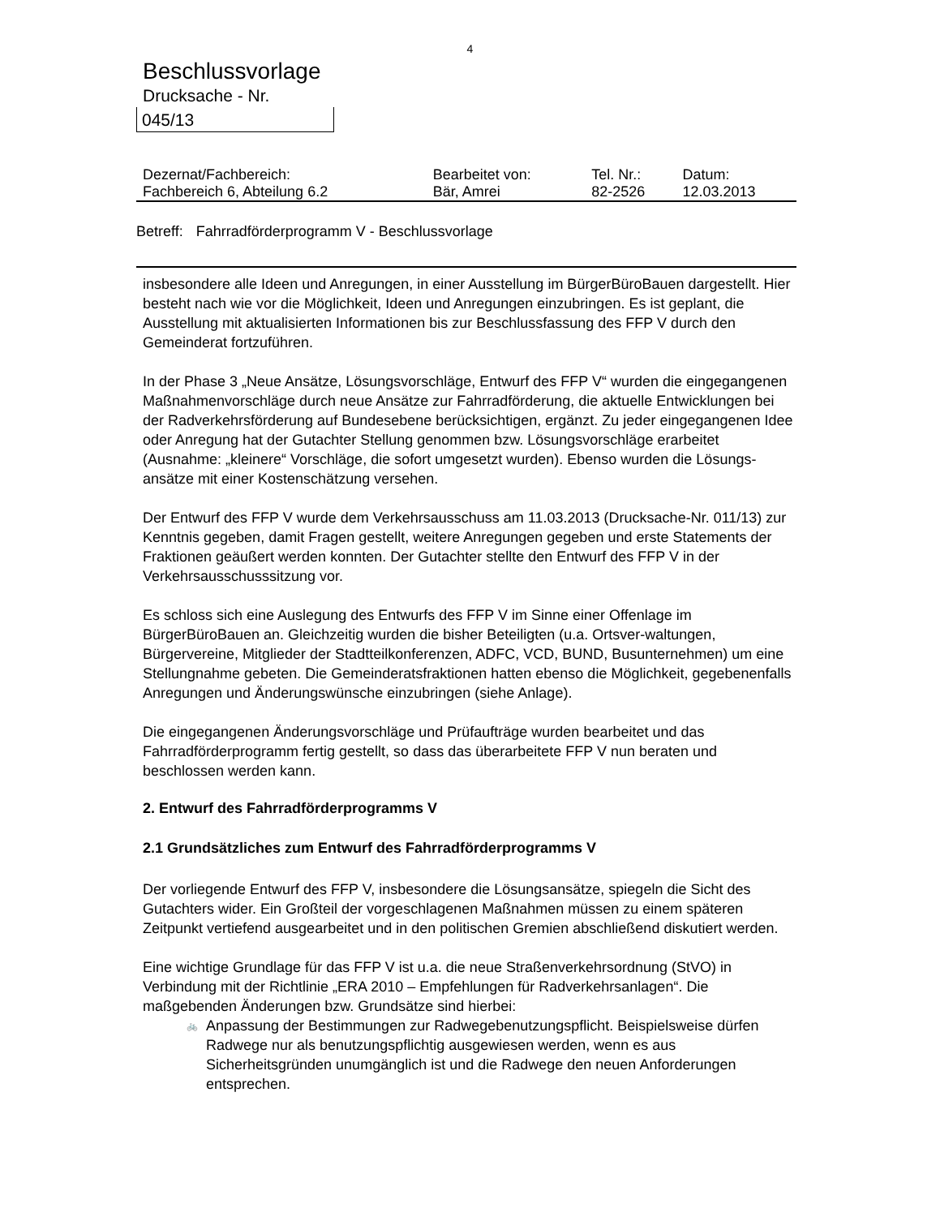4
Beschlussvorlage
Drucksache - Nr.
045/13
| Dezernat/Fachbereich: | Bearbeitet von: | Tel. Nr.: | Datum: |
| Fachbereich 6, Abteilung 6.2 | Bär, Amrei | 82-2526 | 12.03.2013 |
Betreff: Fahrradförderprogramm V - Beschlussvorlage
insbesondere alle Ideen und Anregungen, in einer Ausstellung im BürgerBüroBauen dargestellt. Hier besteht nach wie vor die Möglichkeit, Ideen und Anregungen einzubringen. Es ist geplant, die Ausstellung mit aktualisierten Informationen bis zur Beschlussfassung des FFP V durch den Gemeinderat fortzuführen.
In der Phase 3 „Neue Ansätze, Lösungsvorschläge, Entwurf des FFP V“ wurden die eingegangenen Maßnahmenvorschläge durch neue Ansätze zur Fahrradförderung, die aktuelle Entwicklungen bei der Radverkehrsförderung auf Bundesebene berücksichtigen, ergänzt. Zu jeder eingegangenen Idee oder Anregung hat der Gutachter Stellung genommen bzw. Lösungsvorschläge erarbeitet (Ausnahme: „kleinere“ Vorschläge, die sofort umgesetzt wurden). Ebenso wurden die Lösungs-ansätze mit einer Kostenschätzung versehen.
Der Entwurf des FFP V wurde dem Verkehrsausschuss am 11.03.2013 (Drucksache-Nr. 011/13) zur Kenntnis gegeben, damit Fragen gestellt, weitere Anregungen gegeben und erste Statements der Fraktionen geäußert werden konnten. Der Gutachter stellte den Entwurf des FFP V in der Verkehrsausschusssitzung vor.
Es schloss sich eine Auslegung des Entwurfs des FFP V im Sinne einer Offenlage im BürgerBüroBauen an. Gleichzeitig wurden die bisher Beteiligten (u.a. Ortsver-waltungen, Bürgervereine, Mitglieder der Stadtteilkonferenzen, ADFC, VCD, BUND, Busunternehmen) um eine Stellungnahme gebeten. Die Gemeinderatsfraktionen hatten ebenso die Möglichkeit, gegebenenfalls Anregungen und Änderungswünsche einzubringen (siehe Anlage).
Die eingegangenen Änderungsvorschläge und Prüfaufträge wurden bearbeitet und das Fahrradförderprogramm fertig gestellt, so dass das überarbeitete FFP V nun beraten und beschlossen werden kann.
2. Entwurf des Fahrradförderprogramms V
2.1 Grundsätzliches zum Entwurf des Fahrradförderprogramms V
Der vorliegende Entwurf des FFP V, insbesondere die Lösungsansätze, spiegeln die Sicht des Gutachters wider. Ein Großteil der vorgeschlagenen Maßnahmen müssen zu einem späteren Zeitpunkt vertiefend ausgearbeitet und in den politischen Gremien abschließend diskutiert werden.
Eine wichtige Grundlage für das FFP V ist u.a. die neue Straßenverkehrsordnung (StVO) in Verbindung mit der Richtlinie „ERA 2010 – Empfehlungen für Radverkehrsanlagen“. Die maßgebenden Änderungen bzw. Grundsätze sind hierbei:
🚲 Anpassung der Bestimmungen zur Radwegebenutzungspflicht. Beispielsweise dürfen Radwege nur als benutzungspflichtig ausgewiesen werden, wenn es aus Sicherheitsgründen unumgänglich ist und die Radwege den neuen Anforderungen entsprechen.